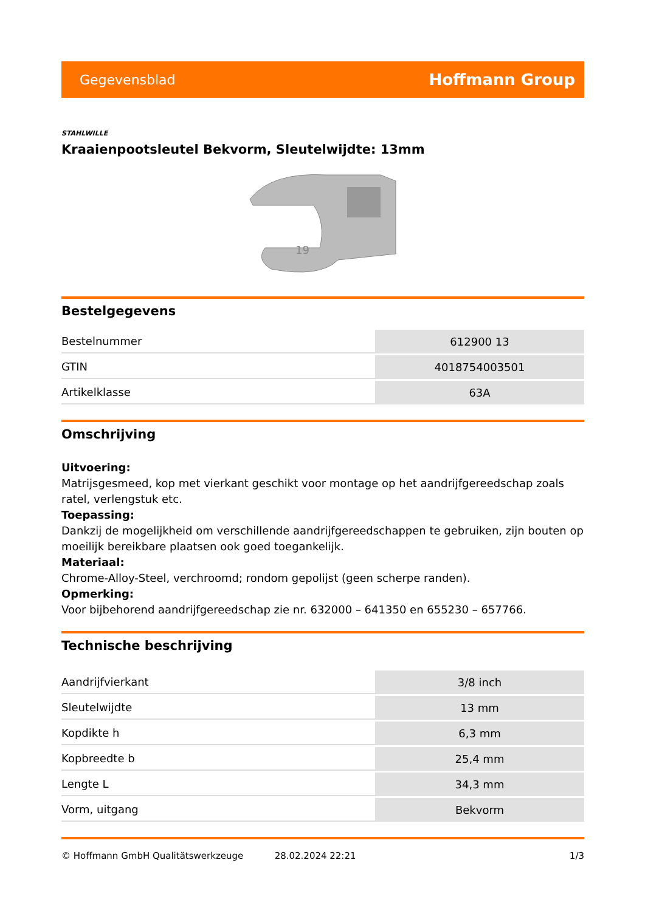Gegevensblad Hoffmann Group
STAHLWILLE
Kraaienpootsleutel Bekvorm, Sleutelwijdte: 13mm
19
Bestelgegevens
| Bestelnummer | 612900 13 |
| GTIN | 4018754003501 |
| Artikelklasse | 63A |
Omschrijving
Uitvoering:
Matrijsgesmeed, kop met vierkant geschikt voor montage op het aandrijfgereedschap zoals ratel, verlengstuk etc.
Toepassing:
Dankzij de mogelijkheid om verschillende aandrijfgereedschappen te gebruiken, zijn bouten op moeilijk bereikbare plaatsen ook goed toegankelijk.
Materiaal:
Chrome-Alloy-Steel, verchroomd; rondom gepolijst (geen scherpe randen).
Opmerking:
Voor bijbehorend aandrijfgereedschap zie nr. 632000 – 641350 en 655230 – 657766.
Technische beschrijving
| Aandrijfvierkant | 3/8 inch |
| Sleutelwijdte | 13 mm |
| Kopdikte h | 6,3 mm |
| Kopbreedte b | 25,4 mm |
| Lengte L | 34,3 mm |
| Vorm, uitgang | Bekvorm |
© Hoffmann GmbH Qualitätswerkzeuge 28.02.2024 22:21 1/3